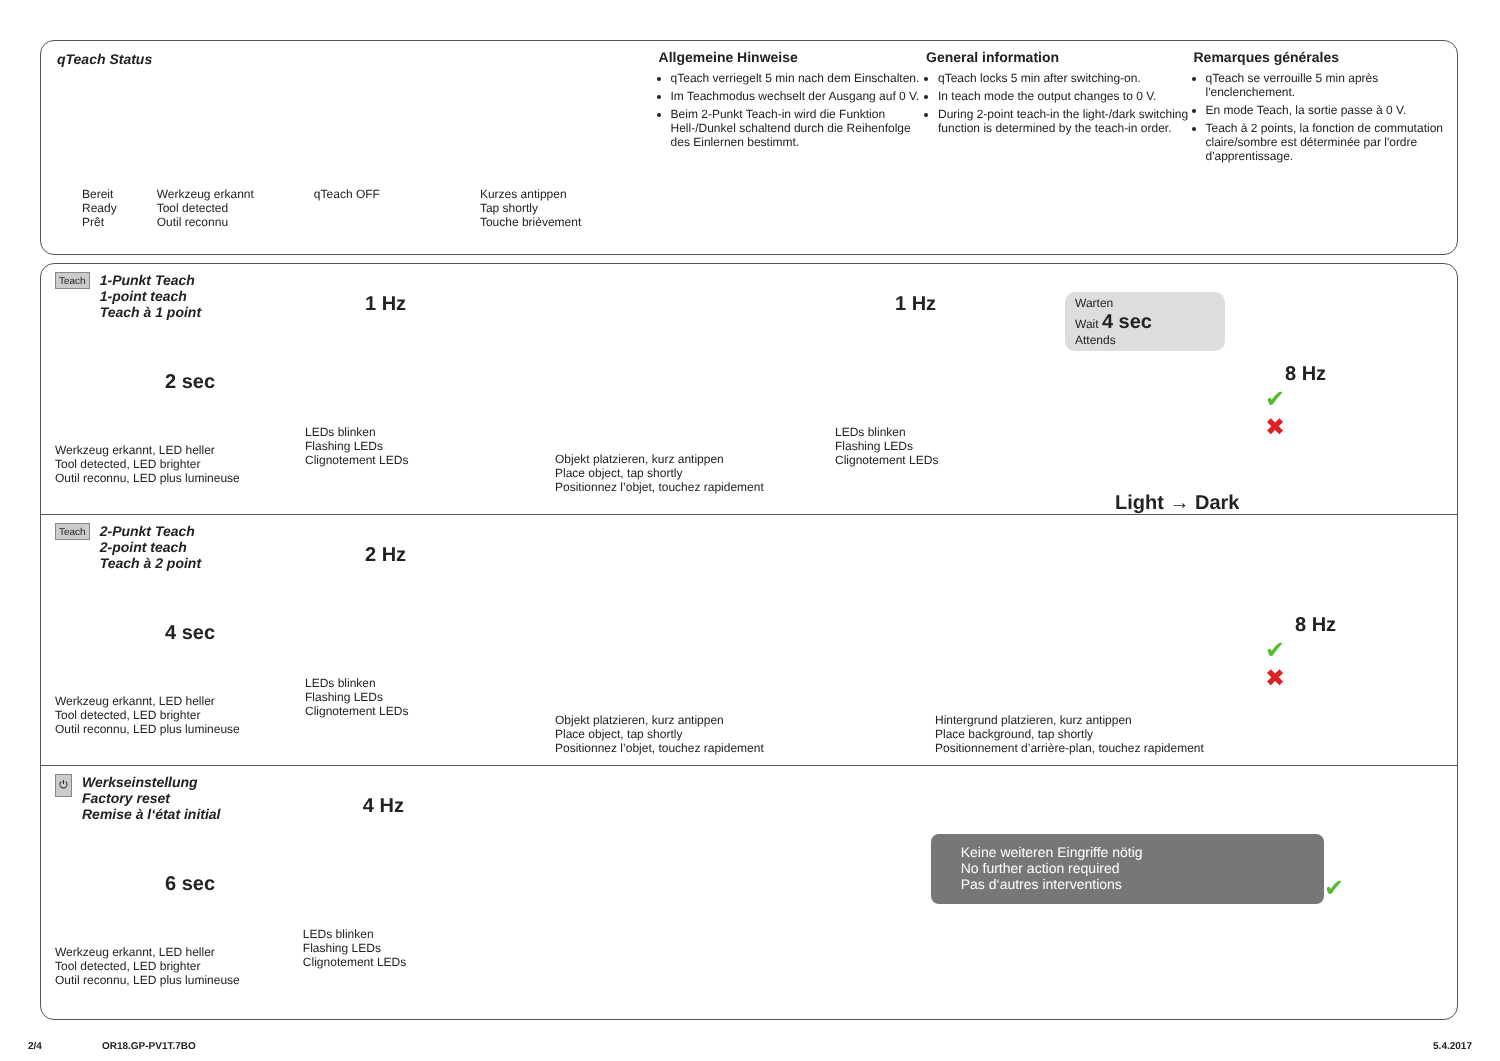qTeach Status
Bereit
Ready
Prêt
Werkzeug erkannt
Tool detected
Outil reconnu
qTeach OFF Kurzes antippen
Tap shortly
Touche brièvement
Allgemeine Hinweise
qTeach verriegelt 5 min nach dem Einschalten.
Im Teachmodus wechselt der Ausgang auf 0 V.
Beim 2-Punkt Teach-in wird die Funktion Hell-/Dunkel schaltend durch die Reihenfolge des Einlernen bestimmt.
General information
qTeach locks 5 min after switching-on.
In teach mode the output changes to 0 V.
During 2-point teach-in the light-/dark switching function is determined by the teach-in order.
Remarques générales
qTeach se verrouille 5 min après l'enclenchement.
En mode Teach, la sortie passe à 0 V.
Teach à 2 points, la fonction de commutation claire/sombre est déterminée par l'ordre d'apprentissage.
Teach 1-Punkt Teach
1-point teach
Teach à 1 point
2 sec
Werkzeug erkannt, LED heller
Tool detected, LED brighter
Outil reconnu, LED plus lumineuse
1 Hz
LEDs blinken
Flashing LEDs
Clignotement LEDs
Objekt platzieren, kurz antippen
Place object, tap shortly
Positionnez l’objet, touchez rapidement
1 Hz
LEDs blinken
Flashing LEDs
Clignotement LEDs
Warten
Wait 4 sec
Attends
Light → Dark
8 Hz
✔
✖
Teach 2-Punkt Teach
2-point teach
Teach à 2 point
4 sec
Werkzeug erkannt, LED heller
Tool detected, LED brighter
Outil reconnu, LED plus lumineuse
2 Hz
LEDs blinken
Flashing LEDs
Clignotement LEDs
Objekt platzieren, kurz antippen
Place object, tap shortly
Positionnez l’objet, touchez rapidement
Hintergrund platzieren, kurz antippen
Place background, tap shortly
Positionnement d’arrière-plan, touchez rapidement
8 Hz
✔
✖
⏻ Werkseinstellung
Factory reset
Remise à l‘état initial
6 sec
Werkzeug erkannt, LED heller
Tool detected, LED brighter
Outil reconnu, LED plus lumineuse
4 Hz
LEDs blinken
Flashing LEDs
Clignotement LEDs
Keine weiteren Eingriffe nötig
No further action required
Pas d‘autres interventions
✔
2/4 OR18.GP-PV1T.7BO 5.4.2017